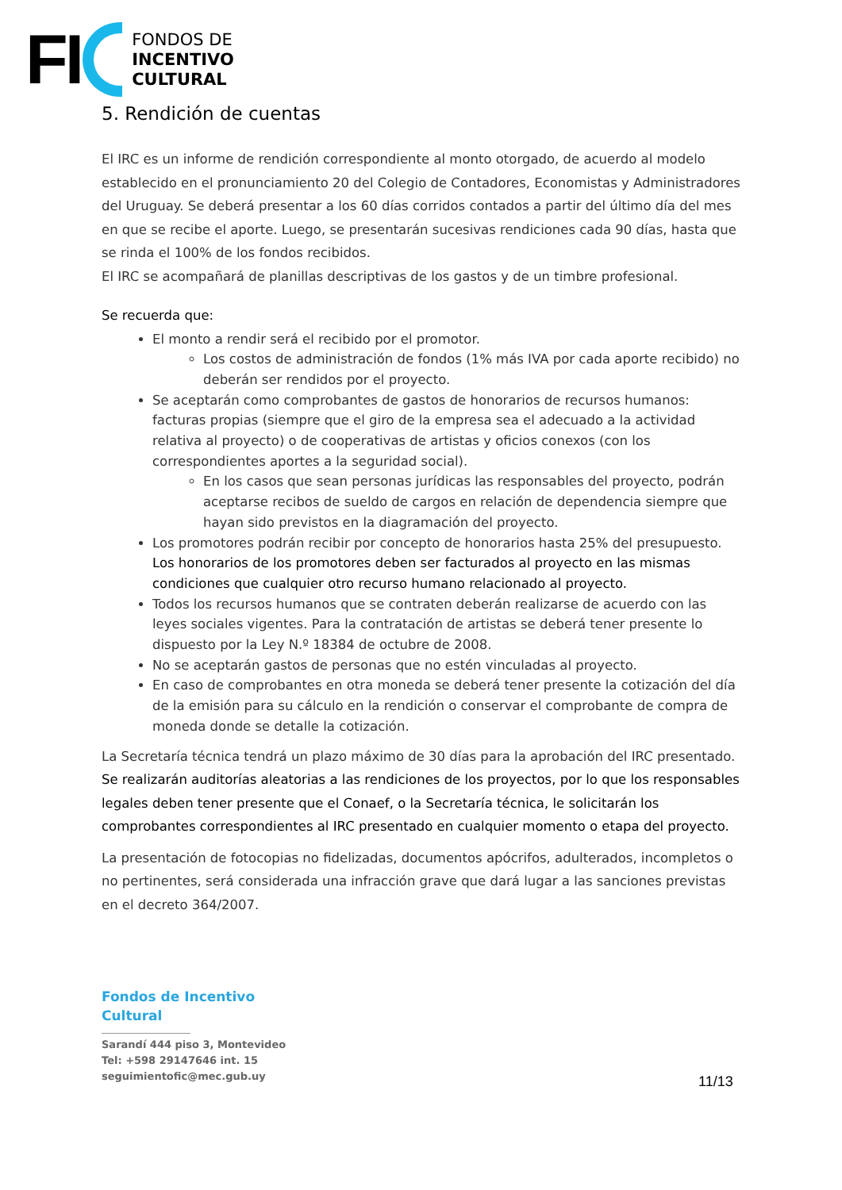FI
FONDOS DE
INCENTIVO
CULTURAL
5. Rendición de cuentas
El IRC es un informe de rendición correspondiente al monto otorgado, de acuerdo al modelo establecido en el pronunciamiento 20 del Colegio de Contadores, Economistas y Administradores del Uruguay. Se deberá presentar a los 60 días corridos contados a partir del último día del mes en que se recibe el aporte. Luego, se presentarán sucesivas rendiciones cada 90 días, hasta que se rinda el 100% de los fondos recibidos.
El IRC se acompañará de planillas descriptivas de los gastos y de un timbre profesional.
Se recuerda que:
El monto a rendir será el recibido por el promotor.
Los costos de administración de fondos (1% más IVA por cada aporte recibido) no deberán ser rendidos por el proyecto.
Se aceptarán como comprobantes de gastos de honorarios de recursos humanos: facturas propias (siempre que el giro de la empresa sea el adecuado a la actividad relativa al proyecto) o de cooperativas de artistas y oficios conexos (con los correspondientes aportes a la seguridad social).
En los casos que sean personas jurídicas las responsables del proyecto, podrán aceptarse recibos de sueldo de cargos en relación de dependencia siempre que hayan sido previstos en la diagramación del proyecto.
Los promotores podrán recibir por concepto de honorarios hasta 25% del presupuesto. Los honorarios de los promotores deben ser facturados al proyecto en las mismas condiciones que cualquier otro recurso humano relacionado al proyecto.
Todos los recursos humanos que se contraten deberán realizarse de acuerdo con las leyes sociales vigentes. Para la contratación de artistas se deberá tener presente lo dispuesto por la Ley N.º 18384 de octubre de 2008.
No se aceptarán gastos de personas que no estén vinculadas al proyecto.
En caso de comprobantes en otra moneda se deberá tener presente la cotización del día de la emisión para su cálculo en la rendición o conservar el comprobante de compra de moneda donde se detalle la cotización.
La Secretaría técnica tendrá un plazo máximo de 30 días para la aprobación del IRC presentado. Se realizarán auditorías aleatorias a las rendiciones de los proyectos, por lo que los responsables legales deben tener presente que el Conaef, o la Secretaría técnica, le solicitarán los comprobantes correspondientes al IRC presentado en cualquier momento o etapa del proyecto.
La presentación de fotocopias no fidelizadas, documentos apócrifos, adulterados, incompletos o no pertinentes, será considerada una infracción grave que dará lugar a las sanciones previstas en el decreto 364/2007.
Fondos de Incentivo
Cultural
Sarandí 444 piso 3, Montevideo
Tel: +598 29147646 int. 15
seguimientofic@mec.gub.uy
11/13